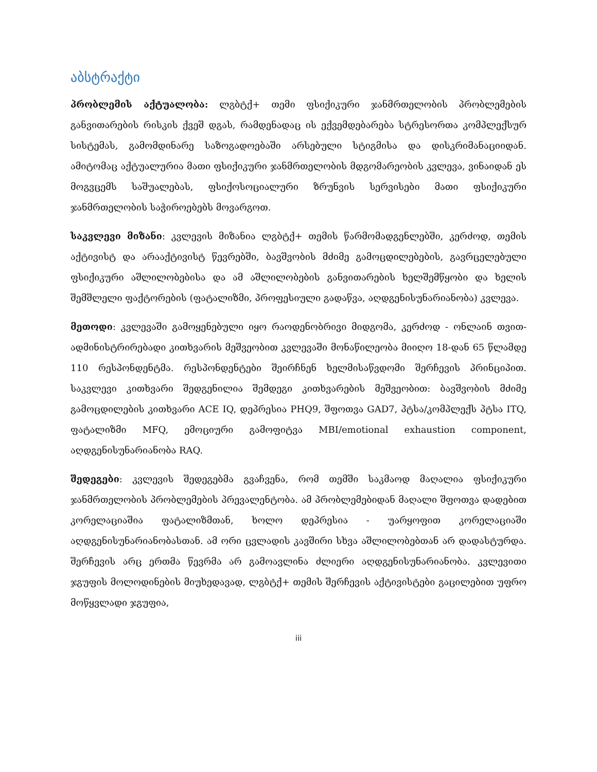აბსტრაქტი
პრობლემის აქტუალობა: ლგბტქ+ თემი ფსიქიკური ჯანმრთელობის პრობლემების განვითარების რისკის ქვეშ დგას, რამდენადაც ის ექვემდებარება სტრესორთა კომპლექსურ სისტემას, გამომდინარე საზოგადოებაში არსებული სტიგმისა და დისკრიმანაციიდან. ამიტომაც აქტუალურია მათი ფსიქიკური ჯანმრთელობის მდგომარეობის კვლევა, ვინაიდან ეს მოგვცემს საშუალებას, ფსიქოსოციალური ზრუნვის სერვისები მათი ფსიქიკური ჯანმრთელობის საჭიროებებს მოვარგოთ.
საკვლევი მიზანი: კვლევის მიზანია ლგბტქ+ თემის წარმომადგენლებში, კერძოდ, თემის აქტივისტ და არააქტივისტ წევრებში, ბავშვობის მძიმე გამოცდილებების, გავრცელებული ფსიქიკური აშლილობებისა და ამ აშლილობების განვითარების ხელშემწყობი და ხელის შემშლელი ფაქტორების (ფატალიზმი, პროფესიული გადაწვა, აღდგენისუნარიანობა) კვლევა.
მეთოდი: კვლევაში გამოყენებული იყო რაოდენობრივი მიდგომა, კერძოდ - ონლაინ თვით-ადმინისტრირებადი კითხვარის მეშვეობით კვლევაში მონაწილეობა მიიღო 18-დან 65 წლამდე 110 რესპონდენტმა. რესპონდენტები შეირჩნენ ხელმისაწვდომი შერჩევის პრინციპით. საკვლევი კითხვარი შედგენილია შემდეგი კითხვარების მეშვეობით: ბავშვობის მძიმე გამოცდილების კითხვარი ACE IQ, დეპრესია PHQ9, შფოთვა GAD7, პტსა/კომპლექს პტსა ITQ, ფატალიზმი MFQ, ემოციური გამოფიტვა MBI/emotional exhaustion component, აღდგენისუნარიანობა RAQ.
შედეგები: კვლევის შედეგებმა გვაჩვენა, რომ თემში საკმაოდ მაღალია ფსიქიკური ჯანმრთელობის პრობლემების პრევალენტობა. ამ პრობლემებიდან მაღალი შფოთვა დადებით კორელაციაშია ფატალიზმთან, ხოლო დეპრესია - უარყოფით კორელაციაში აღდგენისუნარიანობასთან. ამ ორი ცვლადის კავშირი სხვა აშლილობებთან არ დადასტურდა. შერჩევის არც ერთმა წევრმა არ გამოავლინა ძლიერი აღდგენისუნარიანობა. კვლევითი ჯგუფის მოლოდინების მიუხედავად, ლგბტქ+ თემის შერჩევის აქტივისტები გაცილებით უფრო მოწყვლადი ჯგუფია,
iii